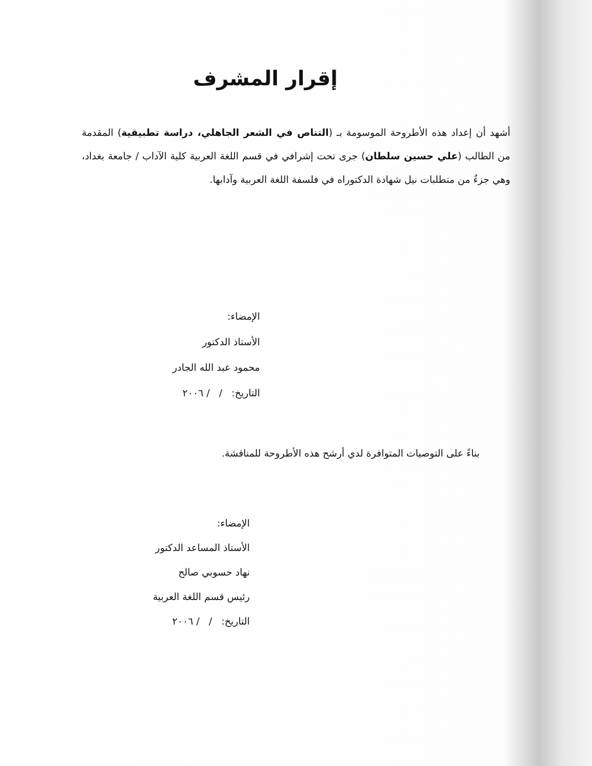إقرار المشرف
أشهد أن إعداد هذه الأطروحة الموسومة بـ (التناص في الشعر الجاهلي، دراسة تطبيقية) المقدمة من الطالب (علي حسين سلطان) جرى تحت إشرافي في قسم اللغة العربية كلية الآداب / جامعة بغداد، وهي جزءٌ من متطلبات نيل شهادة الدكتوراه في فلسفة اللغة العربية وآدابها.
الإمضاء:
الأستاذ الدكتور
محمود عبد الله الجادر
التاريخ: / / ٢٠٠٦
بناءً على التوصيات المتوافرة لدي أرشح هذه الأطروحة للمناقشة.
الإمضاء:
الأستاذ المساعد الدكتور
نهاد حسوبي صالح
رئيس قسم اللغة العربية
التاريخ: / / ٢٠٠٦